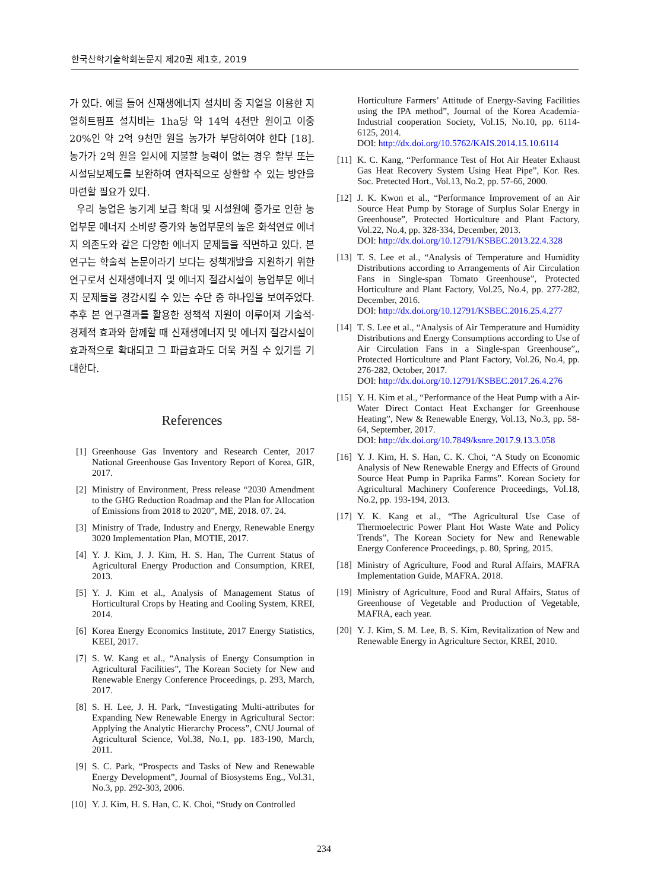한국산학기술학회논문지 제20권 제1호, 2019
가 있다. 예를 들어 신재생에너지 설치비 중 지열을 이용한 지열히트펌프 설치비는 1ha당 약 14억 4천만 원이고 이중 20%인 약 2억 9천만 원을 농가가 부담하여야 한다 [18]. 농가가 2억 원을 일시에 지불할 능력이 없는 경우 할부 또는 시설담보제도를 보완하여 연차적으로 상환할 수 있는 방안을 마련할 필요가 있다.
우리 농업은 농기계 보급 확대 및 시설원예 증가로 인한 농업부문 에너지 소비량 증가와 농업부문의 높은 화석연료 에너지 의존도와 같은 다양한 에너지 문제들을 직면하고 있다. 본 연구는 학술적 논문이라기 보다는 정책개발을 지원하기 위한 연구로서 신재생에너지 및 에너지 절감시설이 농업부문 에너지 문제들을 경감시킬 수 있는 수단 중 하나임을 보여주었다. 추후 본 연구결과를 활용한 정책적 지원이 이루어져 기술적·경제적 효과와 함께할 때 신재생에너지 및 에너지 절감시설이 효과적으로 확대되고 그 파급효과도 더욱 커질 수 있기를 기대한다.
References
[1] Greenhouse Gas Inventory and Research Center, 2017 National Greenhouse Gas Inventory Report of Korea, GIR, 2017.
[2] Ministry of Environment, Press release “2030 Amendment to the GHG Reduction Roadmap and the Plan for Allocation of Emissions from 2018 to 2020”, ME, 2018. 07. 24.
[3] Ministry of Trade, Industry and Energy, Renewable Energy 3020 Implementation Plan, MOTIE, 2017.
[4] Y. J. Kim, J. J. Kim, H. S. Han, The Current Status of Agricultural Energy Production and Consumption, KREI, 2013.
[5] Y. J. Kim et al., Analysis of Management Status of Horticultural Crops by Heating and Cooling System, KREI, 2014.
[6] Korea Energy Economics Institute, 2017 Energy Statistics, KEEI, 2017.
[7] S. W. Kang et al., “Analysis of Energy Consumption in Agricultural Facilities”, The Korean Society for New and Renewable Energy Conference Proceedings, p. 293, March, 2017.
[8] S. H. Lee, J. H. Park, “Investigating Multi-attributes for Expanding New Renewable Energy in Agricultural Sector: Applying the Analytic Hierarchy Process”, CNU Journal of Agricultural Science, Vol.38, No.1, pp. 183-190, March, 2011.
[9] S. C. Park, “Prospects and Tasks of New and Renewable Energy Development”, Journal of Biosystems Eng., Vol.31, No.3, pp. 292-303, 2006.
[10] Y. J. Kim, H. S. Han, C. K. Choi, “Study on Controlled
Horticulture Farmers’ Attitude of Energy-Saving Facilities using the IPA method”, Journal of the Korea Academia-Industrial cooperation Society, Vol.15, No.10, pp. 6114-6125, 2014.
DOI: http://dx.doi.org/10.5762/KAIS.2014.15.10.6114
[11] K. C. Kang, “Performance Test of Hot Air Heater Exhaust Gas Heat Recovery System Using Heat Pipe”, Kor. Res. Soc. Pretected Hort., Vol.13, No.2, pp. 57-66, 2000.
[12] J. K. Kwon et al., “Performance Improvement of an Air Source Heat Pump by Storage of Surplus Solar Energy in Greenhouse”, Protected Horticulture and Plant Factory, Vol.22, No.4, pp. 328-334, December, 2013.
DOI: http://dx.doi.org/10.12791/KSBEC.2013.22.4.328
[13] T. S. Lee et al., “Analysis of Temperature and Humidity Distributions according to Arrangements of Air Circulation Fans in Single-span Tomato Greenhouse”, Protected Horticulture and Plant Factory, Vol.25, No.4, pp. 277-282, December, 2016.
DOI: http://dx.doi.org/10.12791/KSBEC.2016.25.4.277
[14] T. S. Lee et al., “Analysis of Air Temperature and Humidity Distributions and Energy Consumptions according to Use of Air Circulation Fans in a Single-span Greenhouse”,, Protected Horticulture and Plant Factory, Vol.26, No.4, pp. 276-282, October, 2017.
DOI: http://dx.doi.org/10.12791/KSBEC.2017.26.4.276
[15] Y. H. Kim et al., “Performance of the Heat Pump with a Air-Water Direct Contact Heat Exchanger for Greenhouse Heating”, New & Renewable Energy, Vol.13, No.3, pp. 58-64, September, 2017.
DOI: http://dx.doi.org/10.7849/ksnre.2017.9.13.3.058
[16] Y. J. Kim, H. S. Han, C. K. Choi, “A Study on Economic Analysis of New Renewable Energy and Effects of Ground Source Heat Pump in Paprika Farms”. Korean Society for Agricultural Machinery Conference Proceedings, Vol.18, No.2, pp. 193-194, 2013.
[17] Y. K. Kang et al., “The Agricultural Use Case of Thermoelectric Power Plant Hot Waste Wate and Policy Trends”, The Korean Society for New and Renewable Energy Conference Proceedings, p. 80, Spring, 2015.
[18] Ministry of Agriculture, Food and Rural Affairs, MAFRA Implementation Guide, MAFRA. 2018.
[19] Ministry of Agriculture, Food and Rural Affairs, Status of Greenhouse of Vegetable and Production of Vegetable, MAFRA, each year.
[20] Y. J. Kim, S. M. Lee, B. S. Kim, Revitalization of New and Renewable Energy in Agriculture Sector, KREI, 2010.
234